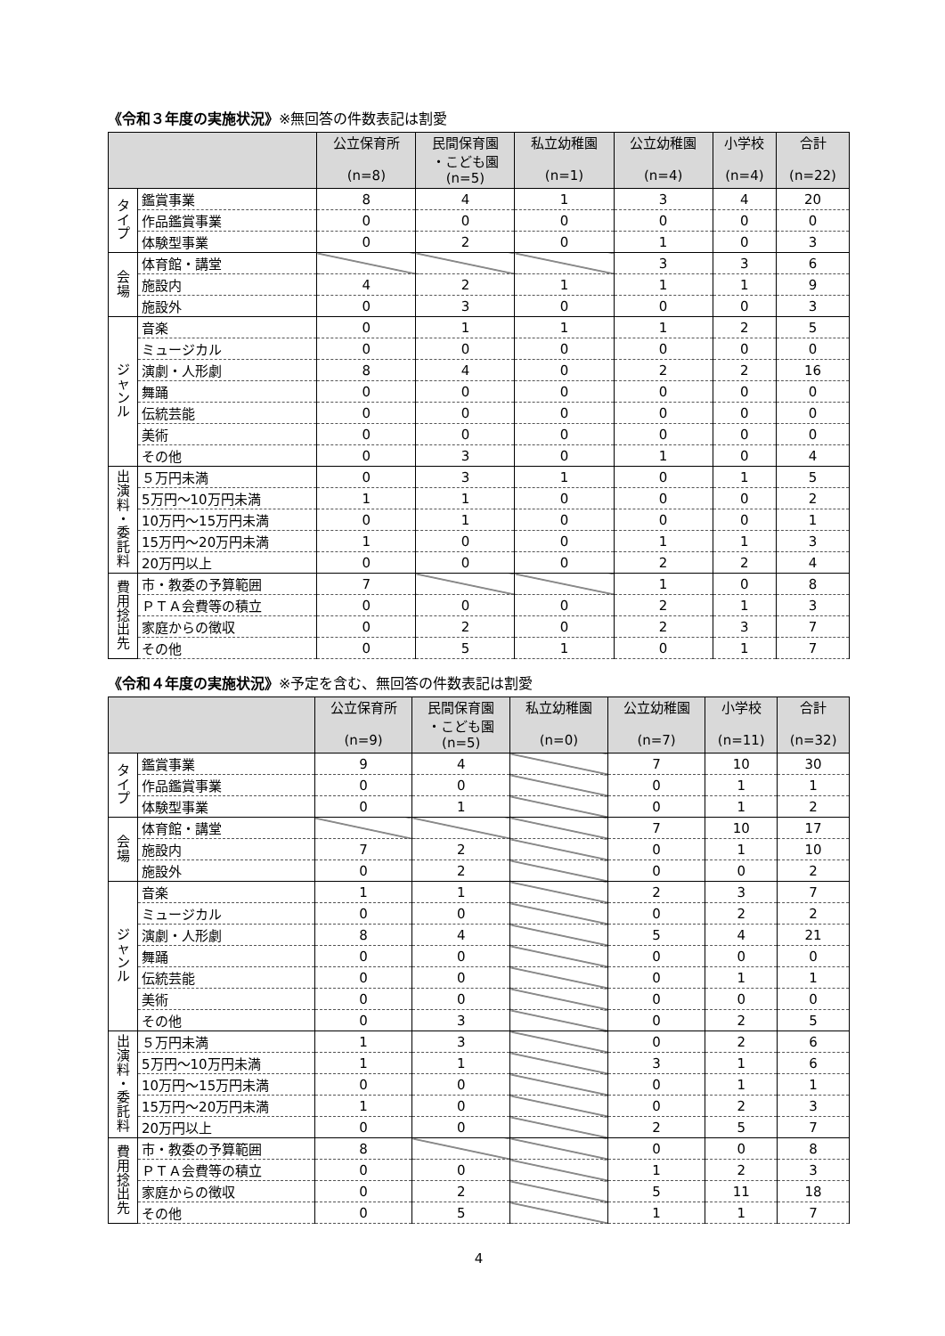《令和３年度の実施状況》※無回答の件数表記は割愛
| | | 公立保育所 (n=8) | 民間保育園 ・こども園 (n=5) | 私立幼稚園 (n=1) | 公立幼稚園 (n=4) | 小学校 (n=4) | 合計 (n=22) |
| --- | --- | --- | --- | --- | --- | --- | --- |
| タ イ プ | 鑑賞事業 | 8 | 4 | 1 | 3 | 4 | 20 |
| | 作品鑑賞事業 | 0 | 0 | 0 | 0 | 0 | 0 |
| | 体験型事業 | 0 | 2 | 0 | 1 | 0 | 3 |
| 会 場 | 体育館・講堂 | | | | 3 | 3 | 6 |
| | 施設内 | 4 | 2 | 1 | 1 | 1 | 9 |
| | 施設外 | 0 | 3 | 0 | 0 | 0 | 3 |
| ジ ャ ン ル | 音楽 | 0 | 1 | 1 | 1 | 2 | 5 |
| | ミュージカル | 0 | 0 | 0 | 0 | 0 | 0 |
| | 演劇・人形劇 | 8 | 4 | 0 | 2 | 2 | 16 |
| | 舞踊 | 0 | 0 | 0 | 0 | 0 | 0 |
| | 伝統芸能 | 0 | 0 | 0 | 0 | 0 | 0 |
| | 美術 | 0 | 0 | 0 | 0 | 0 | 0 |
| | その他 | 0 | 3 | 0 | 1 | 0 | 4 |
| 出 演 料 ・ 委 託 料 | ５万円未満 | 0 | 3 | 1 | 0 | 1 | 5 |
| | 5万円～10万円未満 | 1 | 1 | 0 | 0 | 0 | 2 |
| | 10万円～15万円未満 | 0 | 1 | 0 | 0 | 0 | 1 |
| | 15万円～20万円未満 | 1 | 0 | 0 | 1 | 1 | 3 |
| | 20万円以上 | 0 | 0 | 0 | 2 | 2 | 4 |
| 費 用 捻 出 先 | 市・教委の予算範囲 | 7 | | | 1 | 0 | 8 |
| | ＰＴＡ会費等の積立 | 0 | 0 | 0 | 2 | 1 | 3 |
| | 家庭からの徴収 | 0 | 2 | 0 | 2 | 3 | 7 |
| | その他 | 0 | 5 | 1 | 0 | 1 | 7 |
《令和４年度の実施状況》※予定を含む、無回答の件数表記は割愛
| | | 公立保育所 (n=9) | 民間保育園 ・こども園 (n=5) | 私立幼稚園 (n=0) | 公立幼稚園 (n=7) | 小学校 (n=11) | 合計 (n=32) |
| --- | --- | --- | --- | --- | --- | --- | --- |
| タ イ プ | 鑑賞事業 | 9 | 4 | | 7 | 10 | 30 |
| | 作品鑑賞事業 | 0 | 0 | | 0 | 1 | 1 |
| | 体験型事業 | 0 | 1 | | 0 | 1 | 2 |
| 会 場 | 体育館・講堂 | | | | 7 | 10 | 17 |
| | 施設内 | 7 | 2 | | 0 | 1 | 10 |
| | 施設外 | 0 | 2 | | 0 | 0 | 2 |
| ジ ャ ン ル | 音楽 | 1 | 1 | | 2 | 3 | 7 |
| | ミュージカル | 0 | 0 | | 0 | 2 | 2 |
| | 演劇・人形劇 | 8 | 4 | | 5 | 4 | 21 |
| | 舞踊 | 0 | 0 | | 0 | 0 | 0 |
| | 伝統芸能 | 0 | 0 | | 0 | 1 | 1 |
| | 美術 | 0 | 0 | | 0 | 0 | 0 |
| | その他 | 0 | 3 | | 0 | 2 | 5 |
| 出 演 料 ・ 委 託 料 | ５万円未満 | 1 | 3 | | 0 | 2 | 6 |
| | 5万円～10万円未満 | 1 | 1 | | 3 | 1 | 6 |
| | 10万円～15万円未満 | 0 | 0 | | 0 | 1 | 1 |
| | 15万円～20万円未満 | 1 | 0 | | 0 | 2 | 3 |
| | 20万円以上 | 0 | 0 | | 2 | 5 | 7 |
| 費 用 捻 出 先 | 市・教委の予算範囲 | 8 | | | 0 | 0 | 8 |
| | ＰＴＡ会費等の積立 | 0 | 0 | | 1 | 2 | 3 |
| | 家庭からの徴収 | 0 | 2 | | 5 | 11 | 18 |
| | その他 | 0 | 5 | | 1 | 1 | 7 |
4